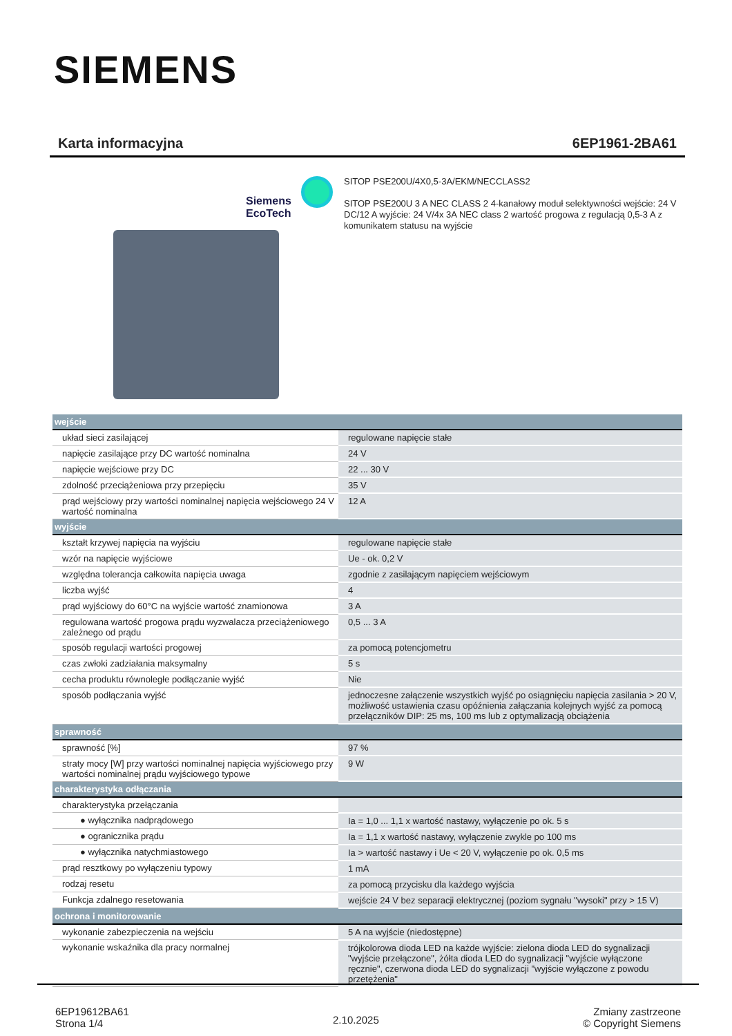SIEMENS
Karta informacyjna 6EP1961-2BA61
Siemens
EcoTech
SITOP PSE200U/4X0,5-3A/EKM/NECCLASS2
SITOP PSE200U 3 A NEC CLASS 2 4-kanałowy moduł selektywności wejście: 24 V DC/12 A wyjście: 24 V/4x 3A NEC class 2 wartość progowa z regulacją 0,5-3 A z komunikatem statusu na wyjście
| wejście | |
| --- | --- |
| układ sieci zasilającej | regulowane napięcie stałe |
| napięcie zasilające przy DC wartość nominalna | 24 V |
| napięcie wejściowe przy DC | 22 ... 30 V |
| zdolność przeciążeniowa przy przepięciu | 35 V |
| prąd wejściowy przy wartości nominalnej napięcia wejściowego 24 V wartość nominalna | 12 A |
| wyjście | |
| kształt krzywej napięcia na wyjściu | regulowane napięcie stałe |
| wzór na napięcie wyjściowe | Ue - ok. 0,2 V |
| względna tolerancja całkowita napięcia uwaga | zgodnie z zasilającym napięciem wejściowym |
| liczba wyjść | 4 |
| prąd wyjściowy do 60°C na wyjście wartość znamionowa | 3 A |
| regulowana wartość progowa prądu wyzwalacza przeciążeniowego zależnego od prądu | 0,5 ... 3 A |
| sposób regulacji wartości progowej | za pomocą potencjometru |
| czas zwłoki zadziałania maksymalny | 5 s |
| cecha produktu równoległe podłączanie wyjść | Nie |
| sposób podłączania wyjść | jednoczesne załączenie wszystkich wyjść po osiągnięciu napięcia zasilania > 20 V, możliwość ustawienia czasu opóźnienia załączania kolejnych wyjść za pomocą przełączników DIP: 25 ms, 100 ms lub z optymalizacją obciążenia |
| sprawność | |
| sprawność [%] | 97 % |
| straty mocy [W] przy wartości nominalnej napięcia wyjściowego przy wartości nominalnej prądu wyjściowego typowe | 9 W |
| charakterystyka odłączania | |
| charakterystyka przełączania | |
| ● wyłącznika nadprądowego | Ia = 1,0 ... 1,1 x wartość nastawy, wyłączenie po ok. 5 s |
| ● ogranicznika prądu | Ia = 1,1 x wartość nastawy, wyłączenie zwykle po 100 ms |
| ● wyłącznika natychmiastowego | Ia > wartość nastawy i Ue < 20 V, wyłączenie po ok. 0,5 ms |
| prąd resztkowy po wyłączeniu typowy | 1 mA |
| rodzaj resetu | za pomocą przycisku dla każdego wyjścia |
| Funkcja zdalnego resetowania | wejście 24 V bez separacji elektrycznej (poziom sygnału "wysoki" przy > 15 V) |
| ochrona i monitorowanie | |
| wykonanie zabezpieczenia na wejściu | 5 A na wyjście (niedostępne) |
| wykonanie wskaźnika dla pracy normalnej | trójkolorowa dioda LED na każde wyjście: zielona dioda LED do sygnalizacji "wyjście przełączone", żółta dioda LED do sygnalizacji "wyjście wyłączone ręcznie", czerwona dioda LED do sygnalizacji "wyjście wyłączone z powodu przetężenia" |
6EP19612BA61
Strona 1/4
2.10.2025
Zmiany zastrzeone
© Copyright Siemens